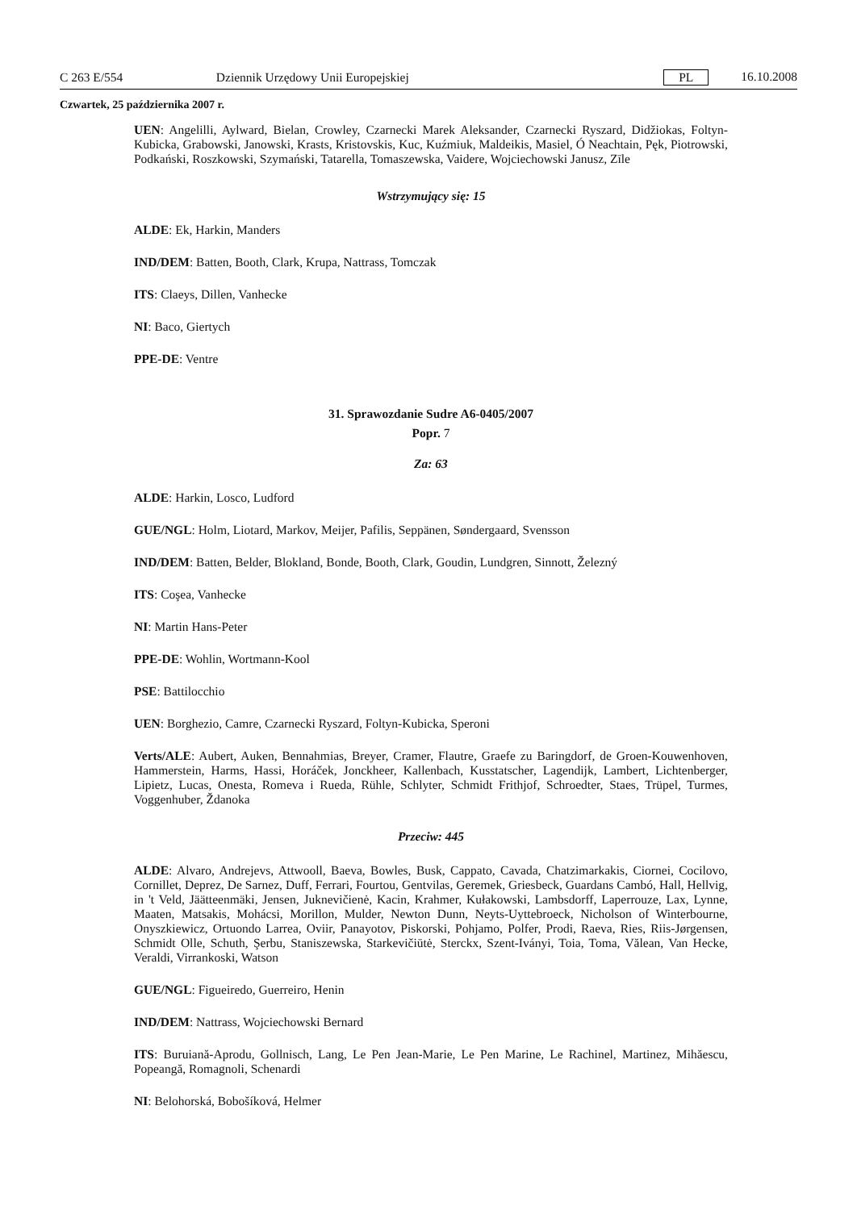C 263 E/554 Dziennik Urzędowy Unii Europejskiej PL 16.10.2008
Czwartek, 25 października 2007 r.
UEN: Angelilli, Aylward, Bielan, Crowley, Czarnecki Marek Aleksander, Czarnecki Ryszard, Didžiokas, Foltyn-Kubicka, Grabowski, Janowski, Krasts, Kristovskis, Kuc, Kuźmiuk, Maldeikis, Masiel, Ó Neachtain, Pęk, Piotrowski, Podkański, Roszkowski, Szymański, Tatarella, Tomaszewska, Vaidere, Wojciechowski Janusz, Zīle
Wstrzymujący się: 15
ALDE: Ek, Harkin, Manders
IND/DEM: Batten, Booth, Clark, Krupa, Nattrass, Tomczak
ITS: Claeys, Dillen, Vanhecke
NI: Baco, Giertych
PPE-DE: Ventre
31. Sprawozdanie Sudre A6-0405/2007
Popr. 7
Za: 63
ALDE: Harkin, Losco, Ludford
GUE/NGL: Holm, Liotard, Markov, Meijer, Pafilis, Seppänen, Søndergaard, Svensson
IND/DEM: Batten, Belder, Blokland, Bonde, Booth, Clark, Goudin, Lundgren, Sinnott, Železný
ITS: Coşea, Vanhecke
NI: Martin Hans-Peter
PPE-DE: Wohlin, Wortmann-Kool
PSE: Battilocchio
UEN: Borghezio, Camre, Czarnecki Ryszard, Foltyn-Kubicka, Speroni
Verts/ALE: Aubert, Auken, Bennahmias, Breyer, Cramer, Flautre, Graefe zu Baringdorf, de Groen-Kouwenhoven, Hammerstein, Harms, Hassi, Horáček, Jonckheer, Kallenbach, Kusstatscher, Lagendijk, Lambert, Lichtenberger, Lipietz, Lucas, Onesta, Romeva i Rueda, Rühle, Schlyter, Schmidt Frithjof, Schroedter, Staes, Trüpel, Turmes, Voggenhuber, Ždanoka
Przeciw: 445
ALDE: Alvaro, Andrejevs, Attwooll, Baeva, Bowles, Busk, Cappato, Cavada, Chatzimarkakis, Ciornei, Cocilovo, Cornillet, Deprez, De Sarnez, Duff, Ferrari, Fourtou, Gentvilas, Geremek, Griesbeck, Guardans Cambó, Hall, Hellvig, in 't Veld, Jäätteenmäki, Jensen, Juknevičienė, Kacin, Krahmer, Kułakowski, Lambsdorff, Laperrouze, Lax, Lynne, Maaten, Matsakis, Mohácsi, Morillon, Mulder, Newton Dunn, Neyts-Uyttebroeck, Nicholson of Winterbourne, Onyszkiewicz, Ortuondo Larrea, Oviir, Panayotov, Piskorski, Pohjamo, Polfer, Prodi, Raeva, Ries, Riis-Jørgensen, Schmidt Olle, Schuth, Şerbu, Staniszewska, Starkevičiūtė, Sterckx, Szent-Iványi, Toia, Toma, Vălean, Van Hecke, Veraldi, Virrankoski, Watson
GUE/NGL: Figueiredo, Guerreiro, Henin
IND/DEM: Nattrass, Wojciechowski Bernard
ITS: Buruiană-Aprodu, Gollnisch, Lang, Le Pen Jean-Marie, Le Pen Marine, Le Rachinel, Martinez, Mihăescu, Popeangă, Romagnoli, Schenardi
NI: Belohorská, Bobošíková, Helmer